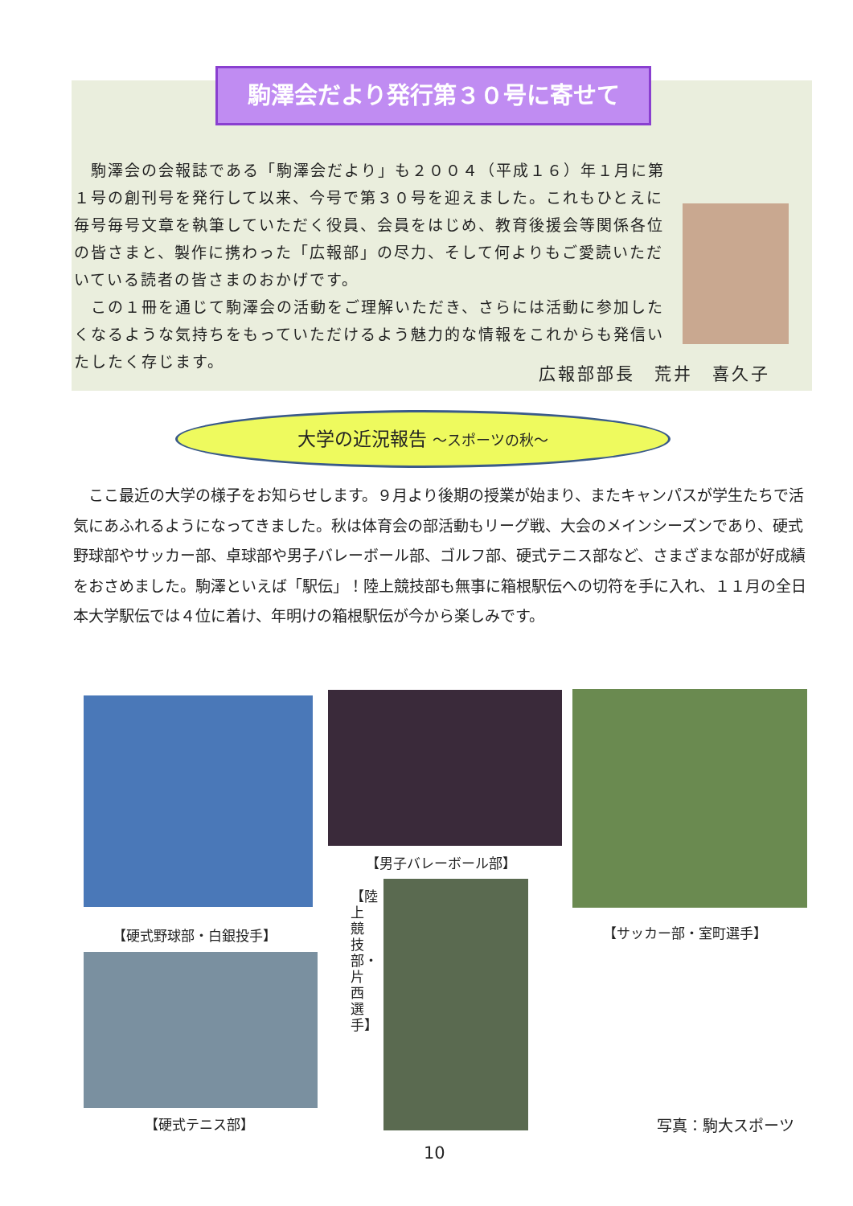駒澤会だより発行第３０号に寄せて
　駒澤会の会報誌である「駒澤会だより」も２００４（平成１６）年１月に第１号の創刊号を発行して以来、今号で第３０号を迎えました。これもひとえに毎号毎号文章を執筆していただく役員、会員をはじめ、教育後援会等関係各位の皆さまと、製作に携わった「広報部」の尽力、そして何よりもご愛読いただいている読者の皆さまのおかげです。
　この１冊を通じて駒澤会の活動をご理解いただき、さらには活動に参加したくなるような気持ちをもっていただけるよう魅力的な情報をこれからも発信いたしたく存じます。
広報部部長　荒井　喜久子
大学の近況報告 ～スポーツの秋～
　ここ最近の大学の様子をお知らせします。９月より後期の授業が始まり、またキャンパスが学生たちで活気にあふれるようになってきました。秋は体育会の部活動もリーグ戦、大会のメインシーズンであり、硬式野球部やサッカー部、卓球部や男子バレーボール部、ゴルフ部、硬式テニス部など、さまざまな部が好成績をおさめました。駒澤といえば「駅伝」！陸上競技部も無事に箱根駅伝への切符を手に入れ、１１月の全日本大学駅伝では４位に着け、年明けの箱根駅伝が今から楽しみです。
【硬式野球部・白銀投手】
【男子バレーボール部】
【サッカー部・室町選手】
【硬式テニス部】
【陸上競技部・片西選手】
写真：駒大スポーツ
10